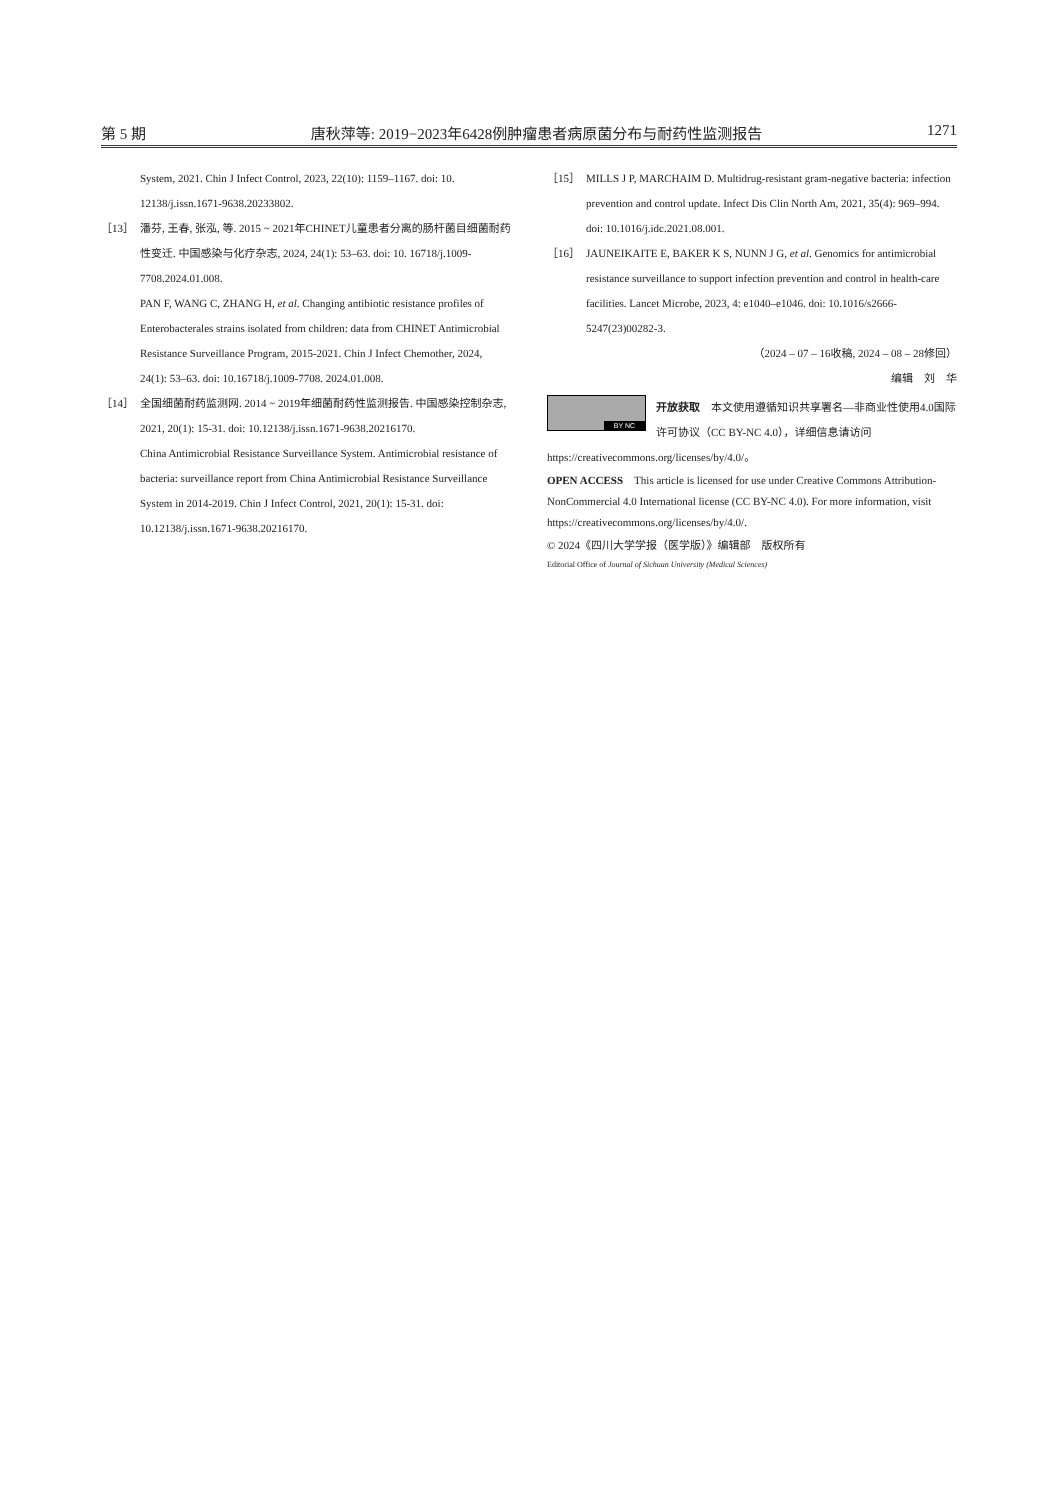第 5 期 唐秋萍等: 2019−2023年6428例肿瘤患者病原菌分布与耐药性监测报告 1271
System, 2021. Chin J Infect Control, 2023, 22(10): 1159–1167. doi: 10. 12138/j.issn.1671-9638.20233802.
［13］ 潘芬, 王春, 张泓, 等. 2015 ~ 2021年CHINET儿童患者分离的肠杆菌目细菌耐药性变迁. 中国感染与化疗杂志, 2024, 24(1): 53–63. doi: 10. 16718/j.1009-7708.2024.01.008.
PAN F, WANG C, ZHANG H, et al. Changing antibiotic resistance profiles of Enterobacterales strains isolated from children: data from CHINET Antimicrobial Resistance Surveillance Program, 2015-2021. Chin J Infect Chemother, 2024, 24(1): 53–63. doi: 10.16718/j.1009-7708. 2024.01.008.
［14］ 全国细菌耐药监测网. 2014 ~ 2019年细菌耐药性监测报告. 中国感染控制杂志, 2021, 20(1): 15-31. doi: 10.12138/j.issn.1671-9638.20216170.
China Antimicrobial Resistance Surveillance System. Antimicrobial resistance of bacteria: surveillance report from China Antimicrobial Resistance Surveillance System in 2014-2019. Chin J Infect Control, 2021, 20(1): 15-31. doi: 10.12138/j.issn.1671-9638.20216170.
［15］ MILLS J P, MARCHAIM D. Multidrug-resistant gram-negative bacteria: infection prevention and control update. Infect Dis Clin North Am, 2021, 35(4): 969–994. doi: 10.1016/j.idc.2021.08.001.
［16］ JAUNEIKAITE E, BAKER K S, NUNN J G, et al. Genomics for antimicrobial resistance surveillance to support infection prevention and control in health-care facilities. Lancet Microbe, 2023, 4: e1040–e1046. doi: 10.1016/s2666-5247(23)00282-3.
（2024 – 07 – 16收稿, 2024 – 08 – 28修回）
编辑　刘　华　
BY NC
开放获取　本文使用遵循知识共享署名—非商业性使用4.0国际许可协议（CC BY-NC 4.0），详细信息请访问
https://creativecommons.org/licenses/by/4.0/。
OPEN ACCESS　This article is licensed for use under Creative Commons Attribution-NonCommercial 4.0 International license (CC BY-NC 4.0). For more information, visit https://creativecommons.org/licenses/by/4.0/.
© 2024《四川大学学报（医学版）》编辑部　版权所有
Editorial Office of Journal of Sichuan University (Medical Sciences)